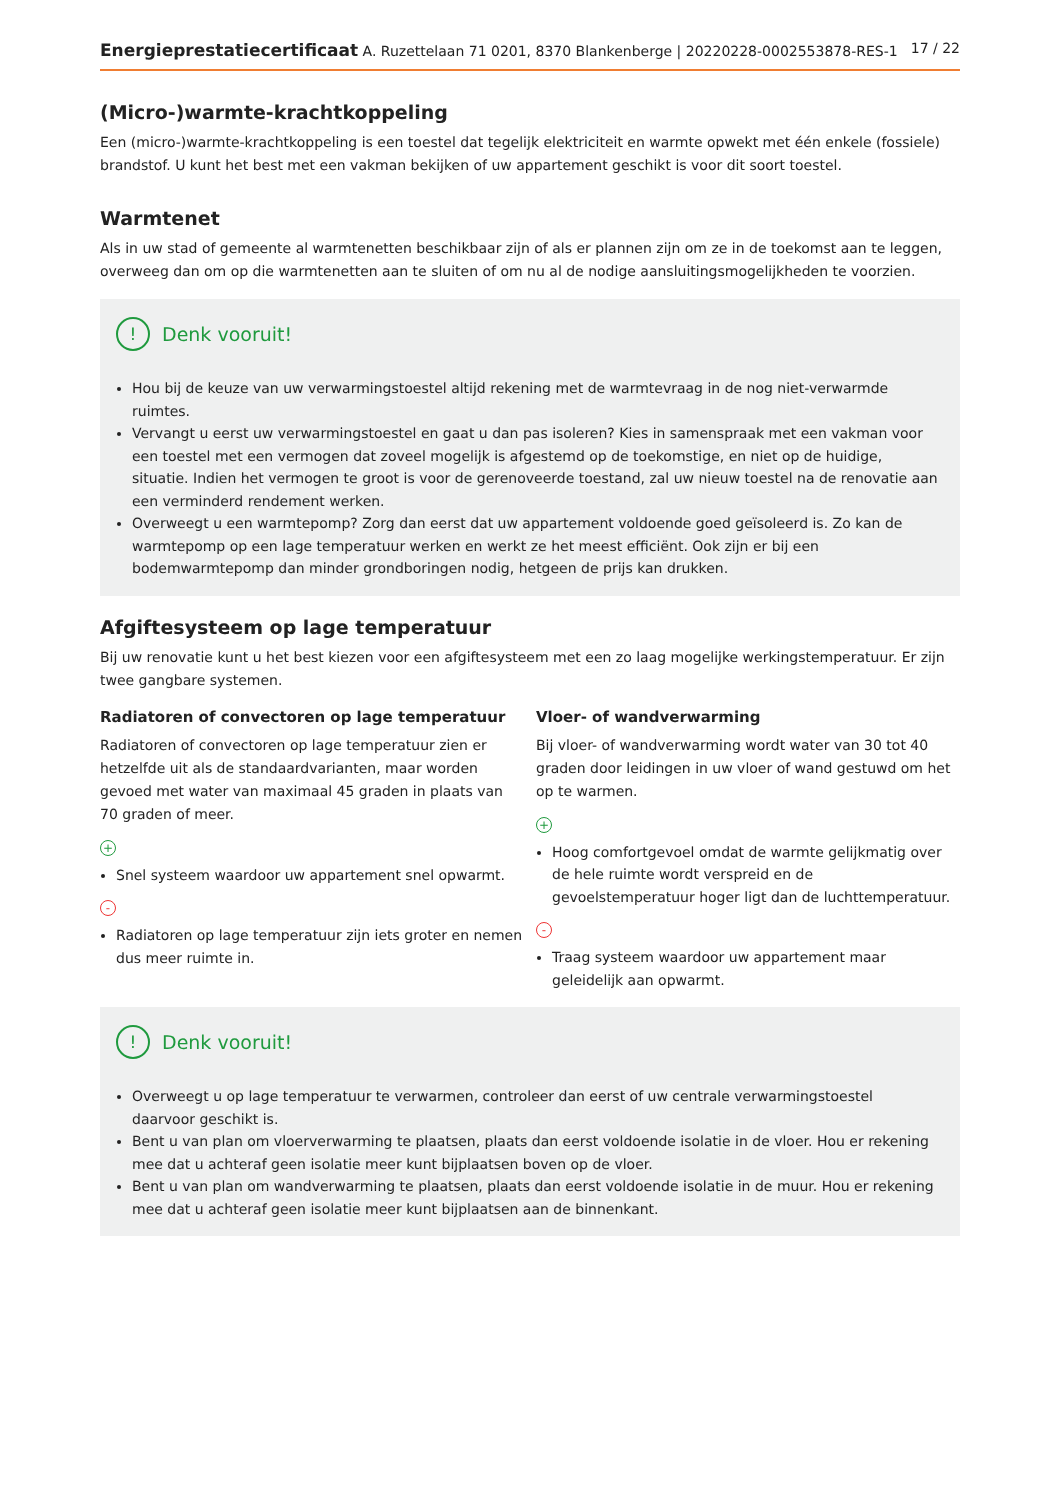Energieprestatiecertificaat A. Ruzettelaan 71 0201, 8370 Blankenberge | 20220228-0002553878-RES-1 17 / 22
(Micro-)warmte-krachtkoppeling
Een (micro-)warmte-krachtkoppeling is een toestel dat tegelijk elektriciteit en warmte opwekt met één enkele (fossiele) brandstof. U kunt het best met een vakman bekijken of uw appartement geschikt is voor dit soort toestel.
Warmtenet
Als in uw stad of gemeente al warmtenetten beschikbaar zijn of als er plannen zijn om ze in de toekomst aan te leggen, overweeg dan om op die warmtenetten aan te sluiten of om nu al de nodige aansluitingsmogelijkheden te voorzien.
! Denk vooruit!
Hou bij de keuze van uw verwarmingstoestel altijd rekening met de warmtevraag in de nog niet-verwarmde ruimtes.
Vervangt u eerst uw verwarmingstoestel en gaat u dan pas isoleren? Kies in samenspraak met een vakman voor een toestel met een vermogen dat zoveel mogelijk is afgestemd op de toekomstige, en niet op de huidige, situatie. Indien het vermogen te groot is voor de gerenoveerde toestand, zal uw nieuw toestel na de renovatie aan een verminderd rendement werken.
Overweegt u een warmtepomp? Zorg dan eerst dat uw appartement voldoende goed geïsoleerd is. Zo kan de warmtepomp op een lage temperatuur werken en werkt ze het meest efficiënt. Ook zijn er bij een bodemwarmtepomp dan minder grondboringen nodig, hetgeen de prijs kan drukken.
Afgiftesysteem op lage temperatuur
Bij uw renovatie kunt u het best kiezen voor een afgiftesysteem met een zo laag mogelijke werkingstemperatuur. Er zijn twee gangbare systemen.
Radiatoren of convectoren op lage temperatuur
Radiatoren of convectoren op lage temperatuur zien er hetzelfde uit als de standaardvarianten, maar worden gevoed met water van maximaal 45 graden in plaats van 70 graden of meer.
+
Snel systeem waardoor uw appartement snel opwarmt.
-
Radiatoren op lage temperatuur zijn iets groter en nemen dus meer ruimte in.
Vloer- of wandverwarming
Bij vloer- of wandverwarming wordt water van 30 tot 40 graden door leidingen in uw vloer of wand gestuwd om het op te warmen.
+
Hoog comfortgevoel omdat de warmte gelijkmatig over de hele ruimte wordt verspreid en de gevoelstemperatuur hoger ligt dan de luchttemperatuur.
-
Traag systeem waardoor uw appartement maar geleidelijk aan opwarmt.
! Denk vooruit!
Overweegt u op lage temperatuur te verwarmen, controleer dan eerst of uw centrale verwarmingstoestel daarvoor geschikt is.
Bent u van plan om vloerverwarming te plaatsen, plaats dan eerst voldoende isolatie in de vloer. Hou er rekening mee dat u achteraf geen isolatie meer kunt bijplaatsen boven op de vloer.
Bent u van plan om wandverwarming te plaatsen, plaats dan eerst voldoende isolatie in de muur. Hou er rekening mee dat u achteraf geen isolatie meer kunt bijplaatsen aan de binnenkant.